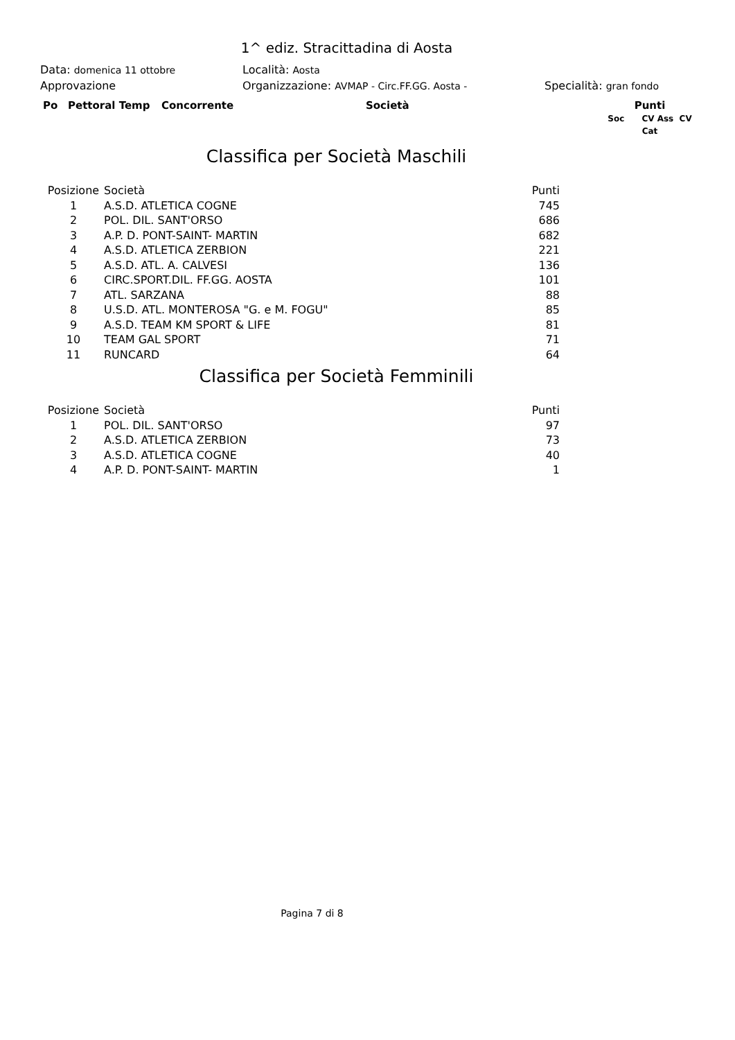1^ ediz. Stracittadina di Aosta
Data: domenica 11 ottobre Località: Aosta
Approvazione Organizzazione: AVMAP - Circ.FF.GG. Aosta - Specialità: gran fondo
Po Pettoral Temp Concorrente Società Punti
Soc CV Ass CV Cat
Classifica per Società Maschili
| Posizione | Società | Punti |
| --- | --- | --- |
| 1 | A.S.D. ATLETICA COGNE | 745 |
| 2 | POL. DIL. SANT'ORSO | 686 |
| 3 | A.P. D. PONT-SAINT- MARTIN | 682 |
| 4 | A.S.D. ATLETICA ZERBION | 221 |
| 5 | A.S.D. ATL. A. CALVESI | 136 |
| 6 | CIRC.SPORT.DIL. FF.GG. AOSTA | 101 |
| 7 | ATL. SARZANA | 88 |
| 8 | U.S.D. ATL. MONTEROSA "G. e M. FOGU" | 85 |
| 9 | A.S.D. TEAM KM SPORT & LIFE | 81 |
| 10 | TEAM GAL SPORT | 71 |
| 11 | RUNCARD | 64 |
Classifica per Società Femminili
| Posizione | Società | Punti |
| --- | --- | --- |
| 1 | POL. DIL. SANT'ORSO | 97 |
| 2 | A.S.D. ATLETICA ZERBION | 73 |
| 3 | A.S.D. ATLETICA COGNE | 40 |
| 4 | A.P. D. PONT-SAINT- MARTIN | 1 |
Pagina 7 di 8